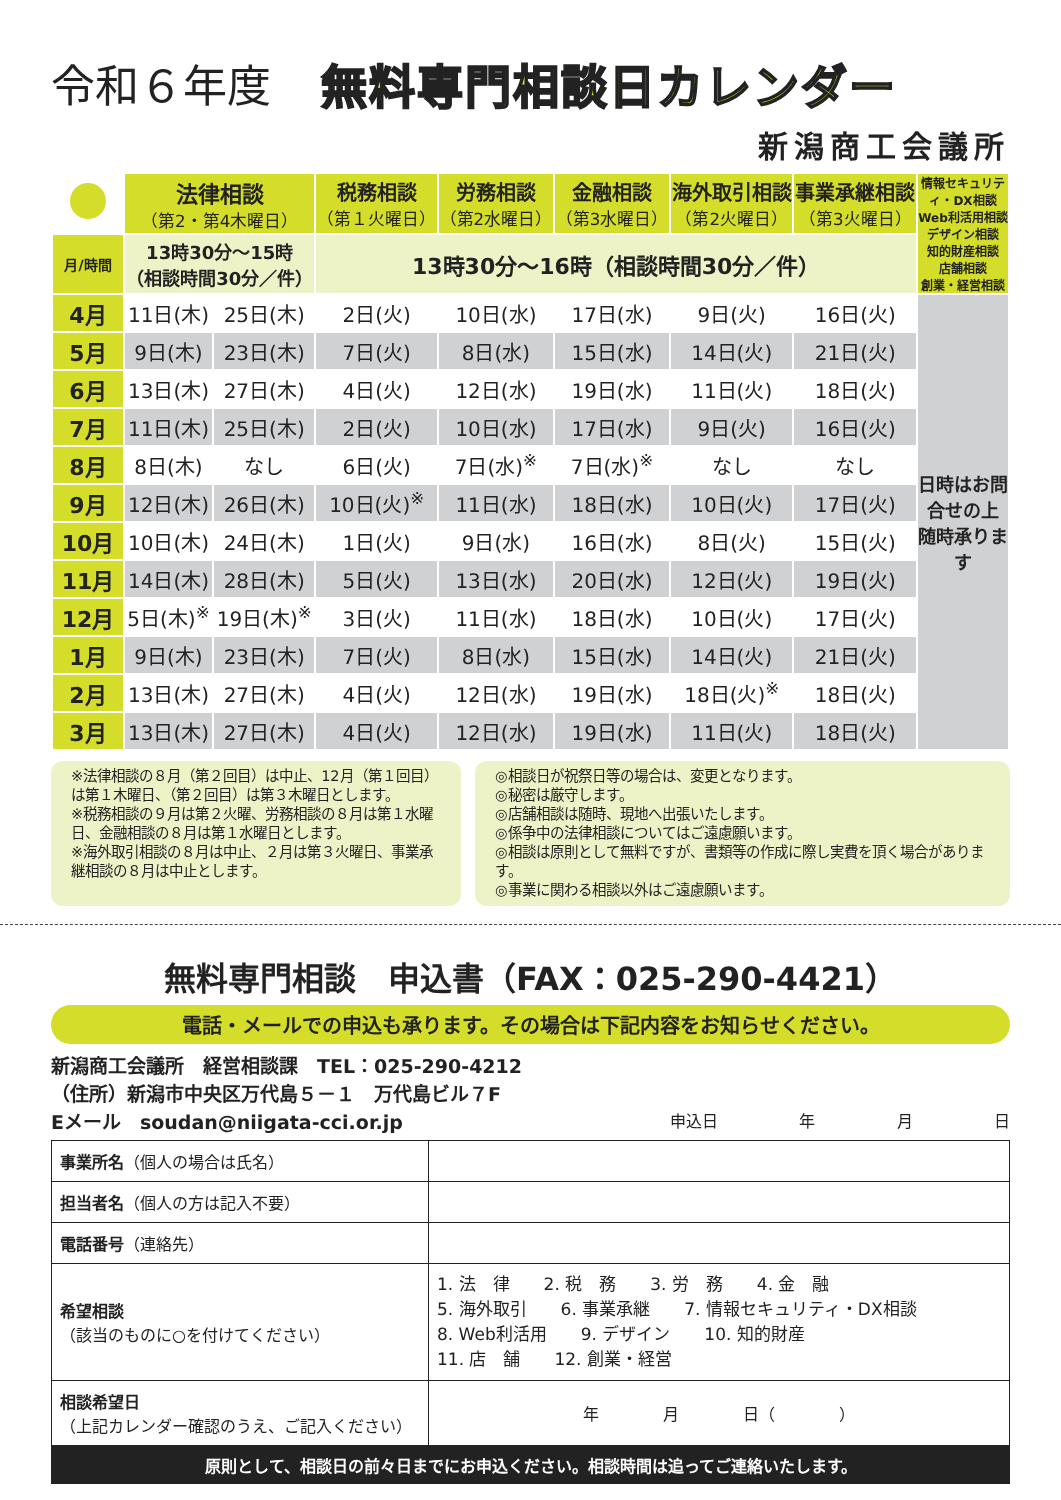令和６年度 無料専門相談日カレンダー
新潟商工会議所
| | 法律相談 （第2・第4木曜日） | | 税務相談 （第１火曜日） | 労務相談 （第2水曜日） | 金融相談 （第3水曜日） | 海外取引相談 （第2火曜日） | 事業承継相談 （第3火曜日） | 情報セキュリティ・DX相談 Web利活用相談 デザイン相談 知的財産相談 店舗相談 創業・経営相談 |
| 月/時間 | 13時30分～15時 （相談時間30分／件） | | 13時30分～16時（相談時間30分／件） | | | | | |
| 4月 | 11日(木) | 25日(木) | 2日(火) | 10日(水) | 17日(水) | 9日(火) | 16日(火) | 日時はお問合せの上 随時承ります |
| 5月 | 9日(木) | 23日(木) | 7日(火) | 8日(水) | 15日(水) | 14日(火) | 21日(火) | |
| 6月 | 13日(木) | 27日(木) | 4日(火) | 12日(水) | 19日(水) | 11日(火) | 18日(火) | |
| 7月 | 11日(木) | 25日(木) | 2日(火) | 10日(水) | 17日(水) | 9日(火) | 16日(火) | |
| 8月 | 8日(木) | なし | 6日(火) | 7日(水)<sup>※</sup> | 7日(水)<sup>※</sup> | なし | なし | |
| 9月 | 12日(木) | 26日(木) | 10日(火)<sup>※</sup> | 11日(水) | 18日(水) | 10日(火) | 17日(火) | |
| 10月 | 10日(木) | 24日(木) | 1日(火) | 9日(水) | 16日(水) | 8日(火) | 15日(火) | |
| 11月 | 14日(木) | 28日(木) | 5日(火) | 13日(水) | 20日(水) | 12日(火) | 19日(火) | |
| 12月 | 5日(木)<sup>※</sup> | 19日(木)<sup>※</sup> | 3日(火) | 11日(水) | 18日(水) | 10日(火) | 17日(火) | |
| 1月 | 9日(木) | 23日(木) | 7日(火) | 8日(水) | 15日(水) | 14日(火) | 21日(火) | |
| 2月 | 13日(木) | 27日(木) | 4日(火) | 12日(水) | 19日(水) | 18日(火)<sup>※</sup> | 18日(火) | |
| 3月 | 13日(木) | 27日(木) | 4日(火) | 12日(水) | 19日(水) | 11日(火) | 18日(火) | |
※法律相談の８月（第２回目）は中止、12月（第１回目）は第１木曜日、（第２回目）は第３木曜日とします。
※税務相談の９月は第２火曜、労務相談の８月は第１水曜日、金融相談の８月は第１水曜日とします。
※海外取引相談の８月は中止、２月は第３火曜日、事業承継相談の８月は中止とします。
◎相談日が祝祭日等の場合は、変更となります。
◎秘密は厳守します。
◎店舗相談は随時、現地へ出張いたします。
◎係争中の法律相談についてはご遠慮願います。
◎相談は原則として無料ですが、書類等の作成に際し実費を頂く場合があります。
◎事業に関わる相談以外はご遠慮願います。
無料専門相談　申込書（FAX：025-290-4421）
電話・メールでの申込も承ります。その場合は下記内容をお知らせください。
新潟商工会議所　経営相談課　TEL：025-290-4212
（住所）新潟市中央区万代島５－１　万代島ビル７F
Eメール　soudan@niigata-cci.or.jp 申込日 年 月 日
| 事業所名 （個人の場合は氏名） | |
| 担当者名 （個人の方は記入不要） | |
| 電話番号 （連絡先） | |
| 希望相談 （該当のものに○を付けてください） | 1. 法 律 2. 税 務 3. 労 務 4. 金 融 5. 海外取引 6. 事業承継 7. 情報セキュリティ・DX相談 8. Web利活用 9. デザイン 10. 知的財産 11. 店 舗 12. 創業・経営 |
| 相談希望日 （上記カレンダー確認のうえ、ご記入ください） | 年 月 日（ ） |
原則として、相談日の前々日までにお申込ください。相談時間は追ってご連絡いたします。